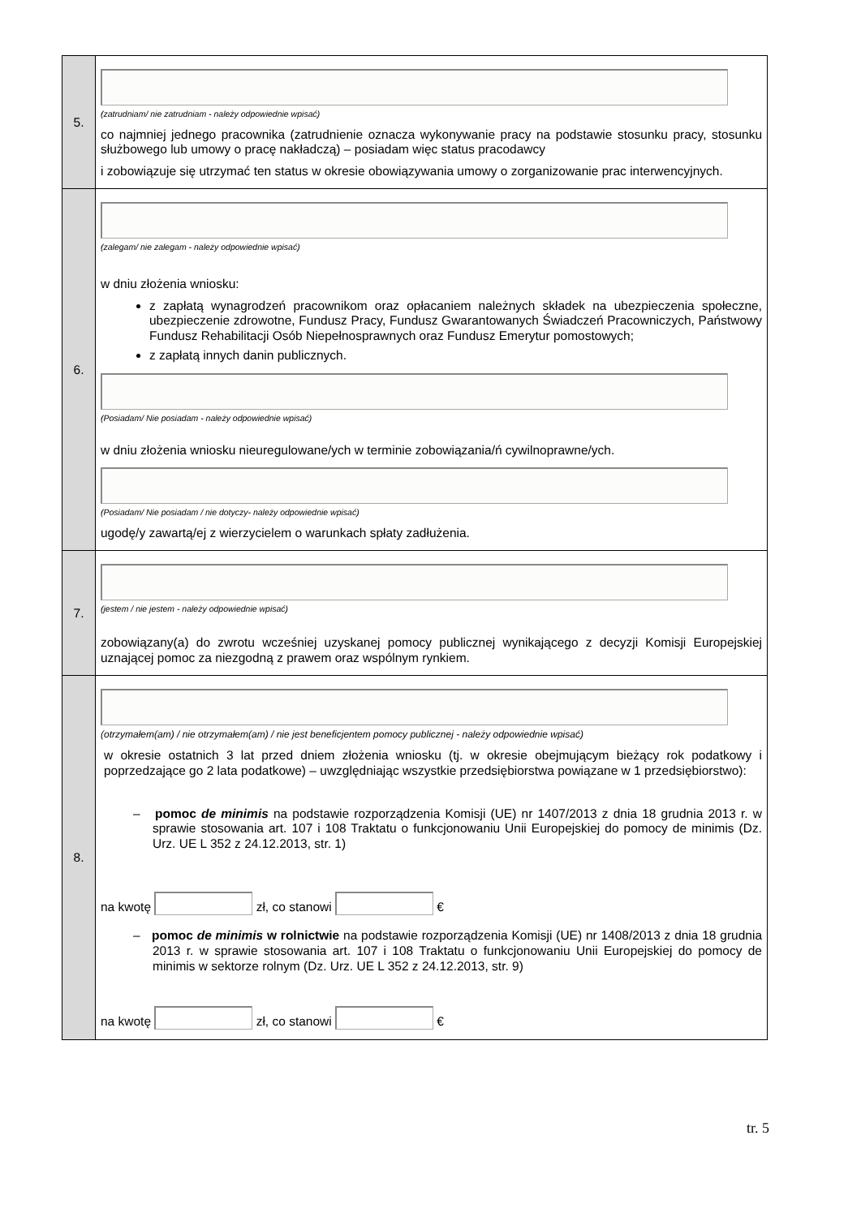| 5. | (zatrudniam/ nie zatrudniam - należy odpowiednie wpisać) co najmniej jednego pracownika (zatrudnienie oznacza wykonywanie pracy na podstawie stosunku pracy, stosunku służbowego lub umowy o pracę nakładczą) – posiadam więc status pracodawcy i zobowiązuje się utrzymać ten status w okresie obowiązywania umowy o zorganizowanie prac interwencyjnych. |
| 6. | (zalegam/ nie zalegam - należy odpowiednie wpisać) w dniu złożenia wniosku: z zapłatą wynagrodzeń pracownikom oraz opłacaniem należnych składek na ubezpieczenia społeczne, ubezpieczenie zdrowotne, Fundusz Pracy, Fundusz Gwarantowanych Świadczeń Pracowniczych, Państwowy Fundusz Rehabilitacji Osób Niepełnosprawnych oraz Fundusz Emerytur pomostowych; z zapłatą innych danin publicznych. (Posiadam/ Nie posiadam - należy odpowiednie wpisać) w dniu złożenia wniosku nieuregulowane/ych w terminie zobowiązania/ń cywilnoprawne/ych. (Posiadam/ Nie posiadam / nie dotyczy- należy odpowiednie wpisać) ugodę/y zawartą/ej z wierzycielem o warunkach spłaty zadłużenia. |
| 7. | (jestem / nie jestem - należy odpowiednie wpisać) zobowiązany(a) do zwrotu wcześniej uzyskanej pomocy publicznej wynikającego z decyzji Komisji Europejskiej uznającej pomoc za niezgodną z prawem oraz wspólnym rynkiem. |
| 8. | (otrzymałem(am) / nie otrzymałem(am) / nie jest beneficjentem pomocy publicznej - należy odpowiednie wpisać) w okresie ostatnich 3 lat przed dniem złożenia wniosku (tj. w okresie obejmującym bieżący rok podatkowy i poprzedzające go 2 lata podatkowe) – uwzględniając wszystkie przedsiębiorstwa powiązane w 1 przedsiębiorstwo): – pomoc de minimis na podstawie rozporządzenia Komisji (UE) nr 1407/2013 z dnia 18 grudnia 2013 r. w sprawie stosowania art. 107 i 108 Traktatu o funkcjonowaniu Unii Europejskiej do pomocy de minimis (Dz. Urz. UE L 352 z 24.12.2013, str. 1) na kwotę zł, co stanowi € – pomoc de minimis w rolnictwie na podstawie rozporządzenia Komisji (UE) nr 1408/2013 z dnia 18 grudnia 2013 r. w sprawie stosowania art. 107 i 108 Traktatu o funkcjonowaniu Unii Europejskiej do pomocy de minimis w sektorze rolnym (Dz. Urz. UE L 352 z 24.12.2013, str. 9) na kwotę zł, co stanowi € |
tr. 5